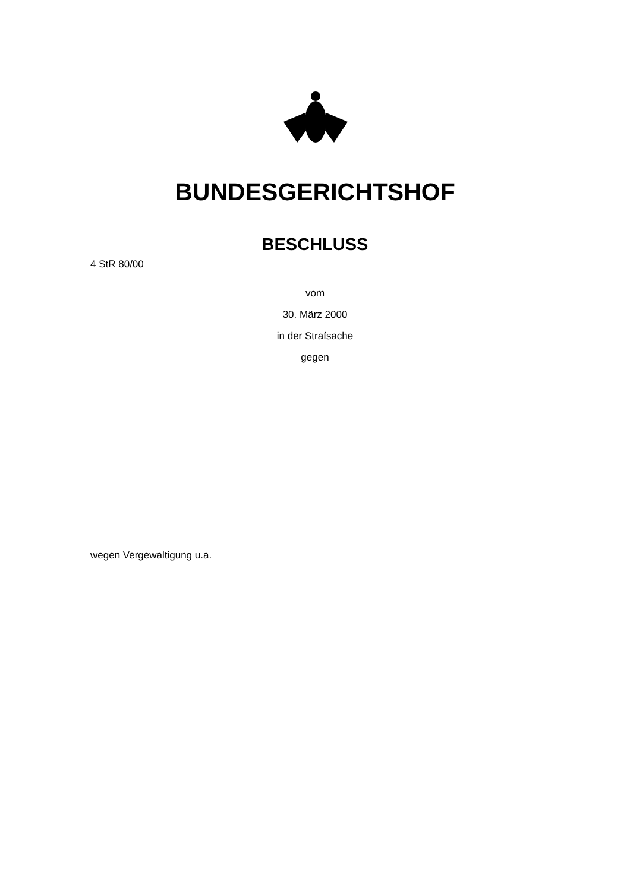BUNDESGERICHTSHOF
BESCHLUSS
4 StR 80/00
vom
30. März 2000
in der Strafsache
gegen
wegen Vergewaltigung u.a.